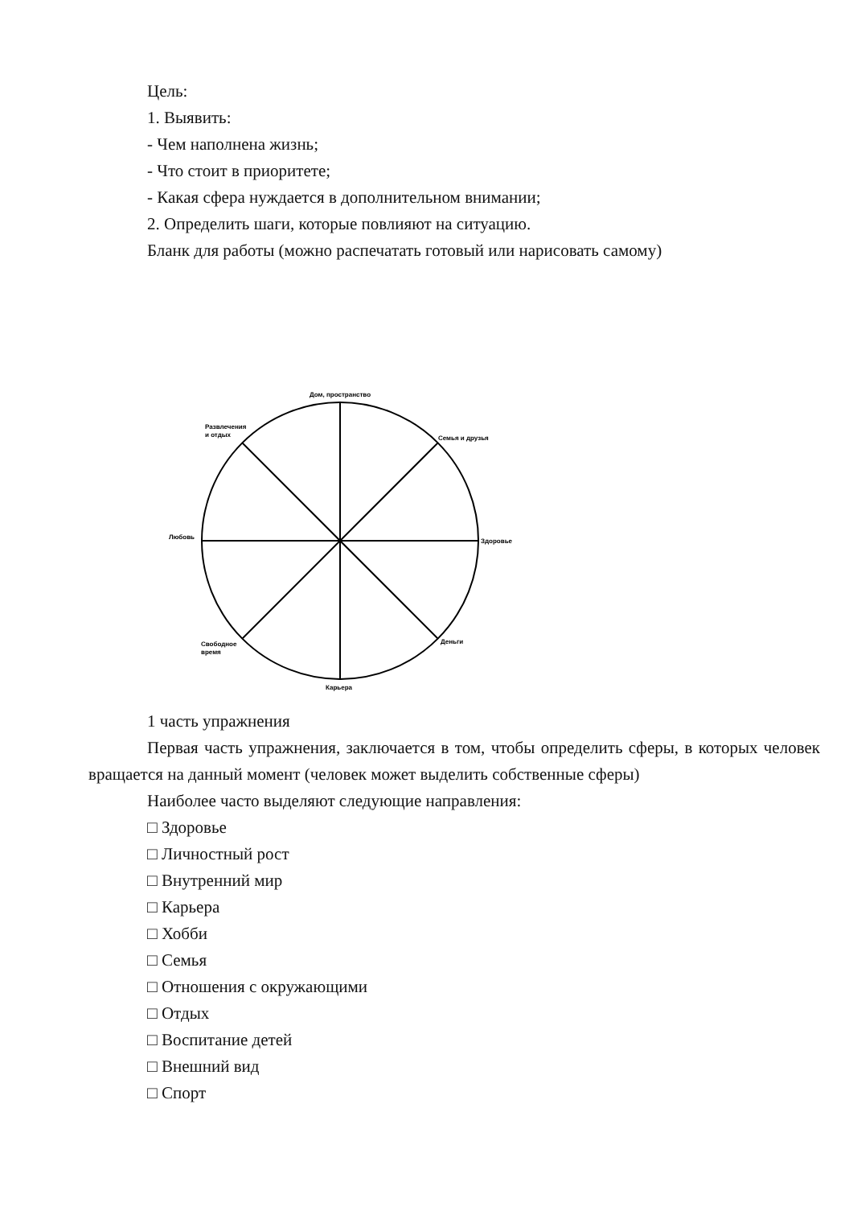Цель:
1. Выявить:
- Чем наполнена жизнь;
- Что стоит в приоритете;
- Какая сфера нуждается в дополнительном внимании;
2. Определить шаги, которые повлияют на ситуацию.
Бланк для работы (можно распечатать готовый или нарисовать самому)
Дом, пространство
Развлечения
и отдых
Семья и друзья
Любовь
Здоровье
Свободное
время
Деньги
Карьера
1 часть упражнения
Первая часть упражнения, заключается в том, чтобы определить сферы, в которых человек вращается на данный момент (человек может выделить собственные сферы)
Наиболее часто выделяют следующие направления:
□ Здоровье
□ Личностный рост
□ Внутренний мир
□ Карьера
□ Хобби
□ Семья
□ Отношения с окружающими
□ Отдых
□ Воспитание детей
□ Внешний вид
□ Спорт